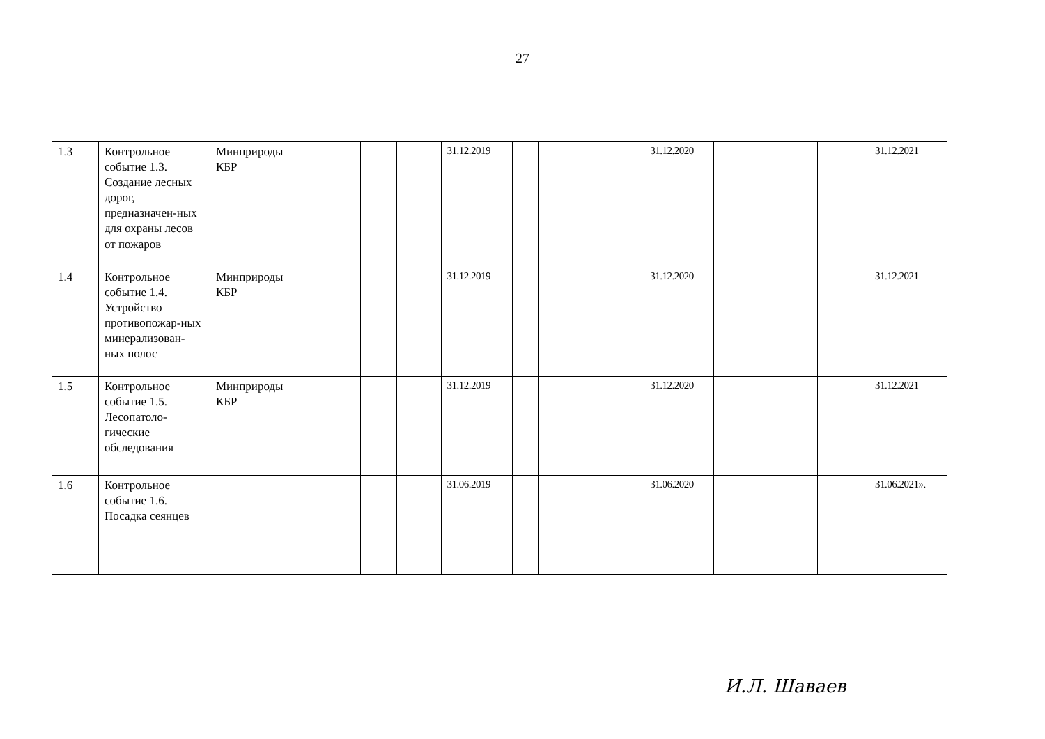27
| 1.3 | Контрольное событие 1.3. Создание лесных дорог, предназначен-ных для охраны лесов от пожаров | Минприроды КБР | | | | 31.12.2019 | | | | 31.12.2020 | | | | 31.12.2021 |
| 1.4 | Контрольное событие 1.4. Устройство противопожар-ных минерализован-ных полос | Минприроды КБР | | | | 31.12.2019 | | | | 31.12.2020 | | | | 31.12.2021 |
| 1.5 | Контрольное событие 1.5. Лесопатоло-гические обследования | Минприроды КБР | | | | 31.12.2019 | | | | 31.12.2020 | | | | 31.12.2021 |
| 1.6 | Контрольное событие 1.6. Посадка сеянцев | | | | | 31.06.2019 | | | | 31.06.2020 | | | | 31.06.2021». |
И.Л. Шаваев